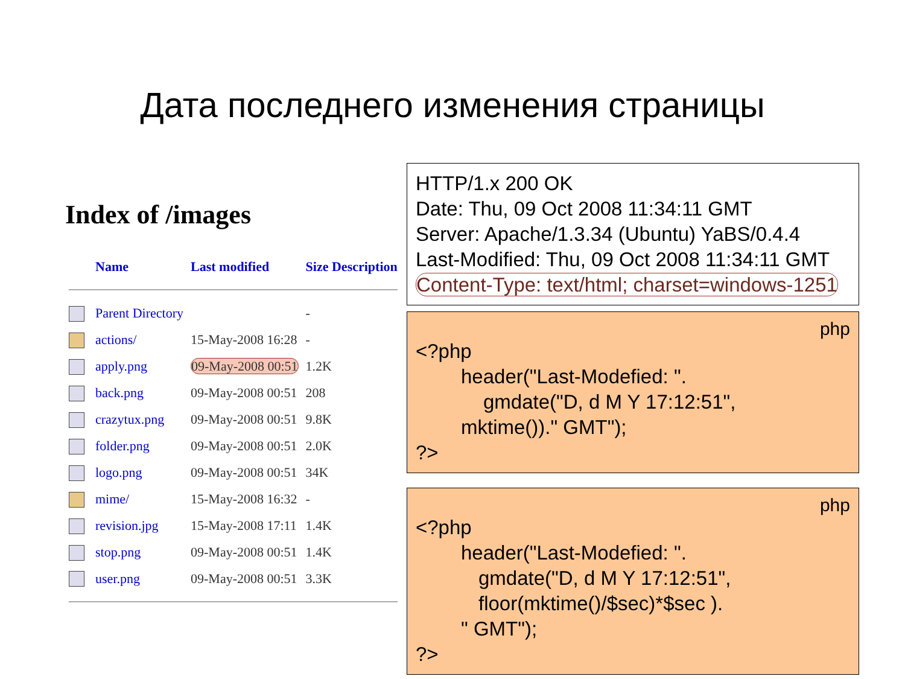Дата последнего изменения страницы
Index of /images
| | Name | Last modified | Size Description |
| --- | --- | --- | --- |
| | Parent Directory | | - |
| | actions/ | 15-May-2008 16:28 | - |
| | apply.png | 09-May-2008 00:51 | 1.2K |
| | back.png | 09-May-2008 00:51 | 208 |
| | crazytux.png | 09-May-2008 00:51 | 9.8K |
| | folder.png | 09-May-2008 00:51 | 2.0K |
| | logo.png | 09-May-2008 00:51 | 34K |
| | mime/ | 15-May-2008 16:32 | - |
| | revision.jpg | 15-May-2008 17:11 | 1.4K |
| | stop.png | 09-May-2008 00:51 | 1.4K |
| | user.png | 09-May-2008 00:51 | 3.3K |
HTTP/1.x 200 OK
Date: Thu, 09 Oct 2008 11:34:11 GMT
Server: Apache/1.3.34 (Ubuntu) YaBS/0.4.4
Last-Modified: Thu, 09 Oct 2008 11:34:11 GMT
Content-Type: text/html; charset=windows-1251
php
<?php
header("Last-Modefied: ".
gmdate("D, d M Y 17:12:51",
mktime())." GMT");
?>
php
<?php
header("Last-Modefied: ".
gmdate("D, d M Y 17:12:51",
floor(mktime()/$sec)*$sec ).
" GMT");
?>